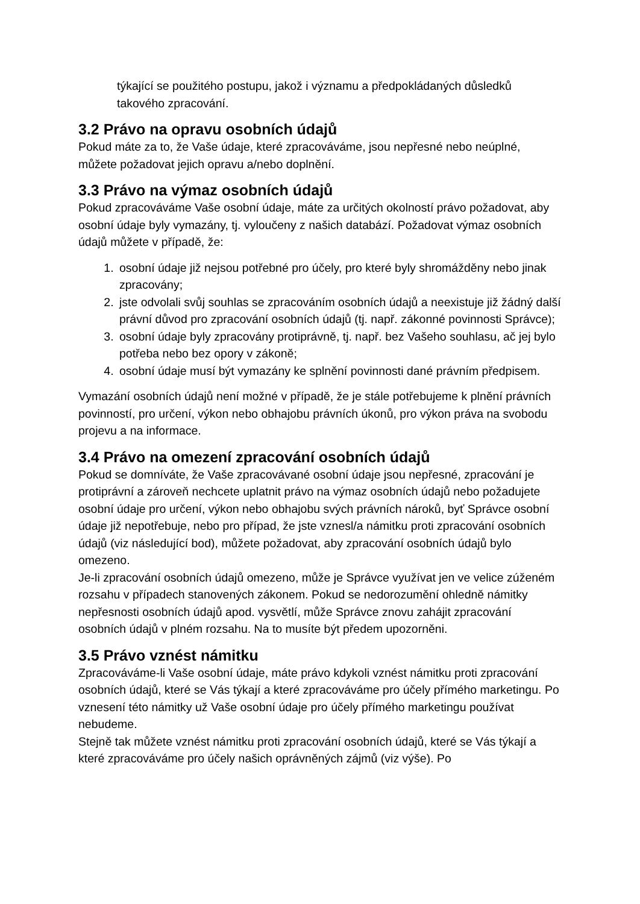týkající se použitého postupu, jakož i významu a předpokládaných důsledků takového zpracování.
3.2 Právo na opravu osobních údajů
Pokud máte za to, že Vaše údaje, které zpracováváme, jsou nepřesné nebo neúplné, můžete požadovat jejich opravu a/nebo doplnění.
3.3 Právo na výmaz osobních údajů
Pokud zpracováváme Vaše osobní údaje, máte za určitých okolností právo požadovat, aby osobní údaje byly vymazány, tj. vyloučeny z našich databází. Požadovat výmaz osobních údajů můžete v případě, že:
1. osobní údaje již nejsou potřebné pro účely, pro které byly shromážděny nebo jinak zpracovány;
2. jste odvolali svůj souhlas se zpracováním osobních údajů a neexistuje již žádný další právní důvod pro zpracování osobních údajů (tj. např. zákonné povinnosti Správce);
3. osobní údaje byly zpracovány protiprávně, tj. např. bez Vašeho souhlasu, ač jej bylo potřeba nebo bez opory v zákoně;
4. osobní údaje musí být vymazány ke splnění povinnosti dané právním předpisem.
Vymazání osobních údajů není možné v případě, že je stále potřebujeme k plnění právních povinností, pro určení, výkon nebo obhajobu právních úkonů, pro výkon práva na svobodu projevu a na informace.
3.4 Právo na omezení zpracování osobních údajů
Pokud se domníváte, že Vaše zpracovávané osobní údaje jsou nepřesné, zpracování je protiprávní a zároveň nechcete uplatnit právo na výmaz osobních údajů nebo požadujete osobní údaje pro určení, výkon nebo obhajobu svých právních nároků, byť Správce osobní údaje již nepotřebuje, nebo pro případ, že jste vznesl/a námitku proti zpracování osobních údajů (viz následující bod), můžete požadovat, aby zpracování osobních údajů bylo omezeno.
Je-li zpracování osobních údajů omezeno, může je Správce využívat jen ve velice zúženém rozsahu v případech stanovených zákonem. Pokud se nedorozumění ohledně námitky nepřesnosti osobních údajů apod. vysvětlí, může Správce znovu zahájit zpracování osobních údajů v plném rozsahu. Na to musíte být předem upozorněni.
3.5 Právo vznést námitku
Zpracováváme-li Vaše osobní údaje, máte právo kdykoli vznést námitku proti zpracování osobních údajů, které se Vás týkají a které zpracováváme pro účely přímého marketingu. Po vznesení této námitky už Vaše osobní údaje pro účely přímého marketingu používat nebudeme.
Stejně tak můžete vznést námitku proti zpracování osobních údajů, které se Vás týkají a které zpracováváme pro účely našich oprávněných zájmů (viz výše). Po